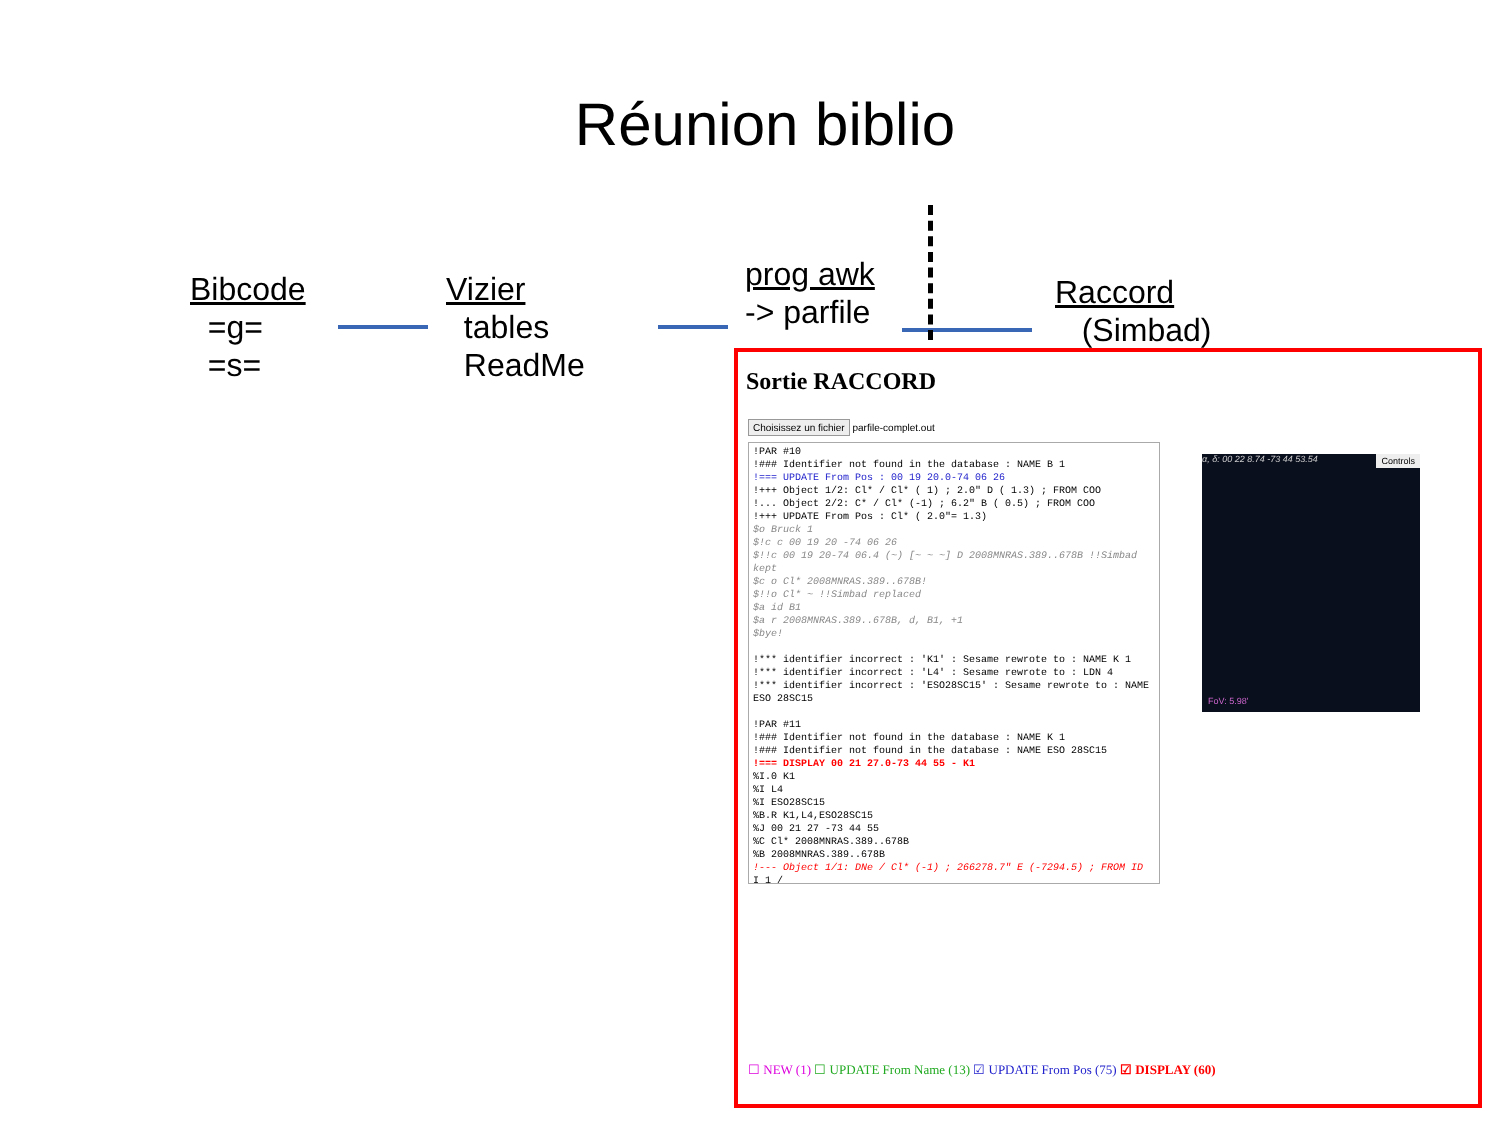Réunion biblio
Bibcode
=g=
=s=
Vizier
tables
ReadMe
prog awk
-> parfile
Raccord
(Simbad)
Sortie RACCORD
Choisissez un fichier parfile-complet.out
!PAR #10
!### Identifier not found in the database : NAME B 1
!=== UPDATE From Pos : 00 19 20.0-74 06 26
!+++ Object 1/2: Cl* / Cl* ( 1) ; 2.0" D ( 1.3) ; FROM COO
!... Object 2/2: C* / Cl* (-1) ; 6.2" B ( 0.5) ; FROM COO
!+++ UPDATE From Pos : Cl* ( 2.0"= 1.3)
$o Bruck 1
$!c c 00 19 20 -74 06 26
$!!c 00 19 20-74 06.4 (~) [~ ~ ~] D 2008MNRAS.389..678B !!Simbad
kept
$c o Cl* 2008MNRAS.389..678B!
$!!o Cl* ~ !!Simbad replaced
$a id B1
$a r 2008MNRAS.389..678B, d, B1, +1
$bye!

!*** identifier incorrect : 'K1' : Sesame rewrote to : NAME K 1
!*** identifier incorrect : 'L4' : Sesame rewrote to : LDN 4
!*** identifier incorrect : 'ESO28SC15' : Sesame rewrote to : NAME
ESO 28SC15

!PAR #11
!### Identifier not found in the database : NAME K 1
!### Identifier not found in the database : NAME ESO 28SC15
!=== DISPLAY 00 21 27.0-73 44 55 - K1
%I.0 K1
%I L4
%I ESO28SC15
%B.R K1,L4,ESO28SC15
%J 00 21 27 -73 44 55
%C Cl* 2008MNRAS.389..678B
%B 2008MNRAS.389..678B
!--- Object 1/1: DNe / Cl* (-1) ; 266278.7" E (-7294.5) ; FROM ID
I 1 /
α, δ: 00 22 8.74 -73 44 53.54 Controls
FoV: 5.98'
☐ NEW (1) ☐ UPDATE From Name (13) ☑ UPDATE From Pos (75) ☑ DISPLAY (60)